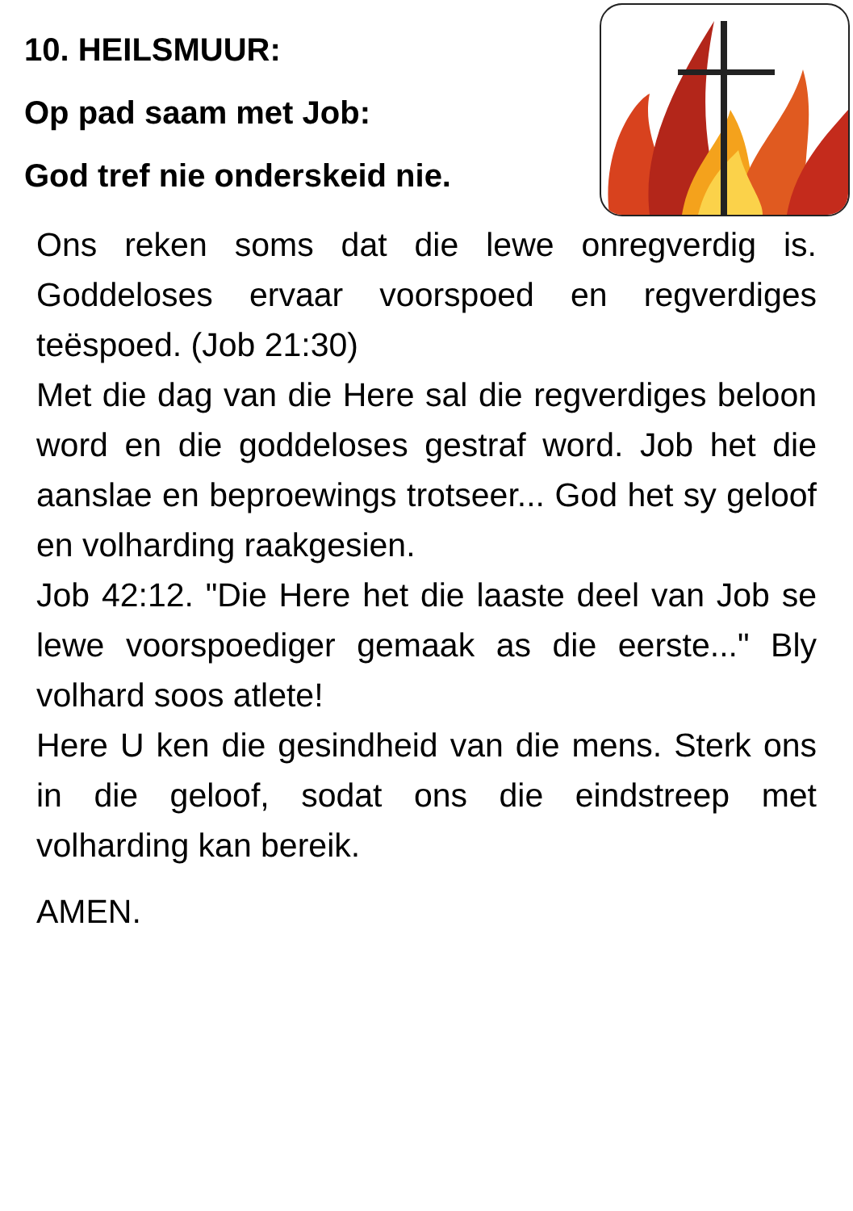10. HEILSMUUR:
Op pad saam met Job:
God tref nie onderskeid nie.
Ons reken soms dat die lewe onregverdig is. Goddeloses ervaar voorspoed en regverdiges teëspoed. (Job 21:30)
Met die dag van die Here sal die regverdiges beloon word en die goddeloses gestraf word. Job het die aanslae en beproewings trotseer... God het sy geloof en volharding raakgesien.
Job 42:12. "Die Here het die laaste deel van Job se lewe voorspoediger gemaak as die eerste..." Bly volhard soos atlete!
Here U ken die gesindheid van die mens. Sterk ons in die geloof, sodat ons die eindstreep met volharding kan bereik.
AMEN.